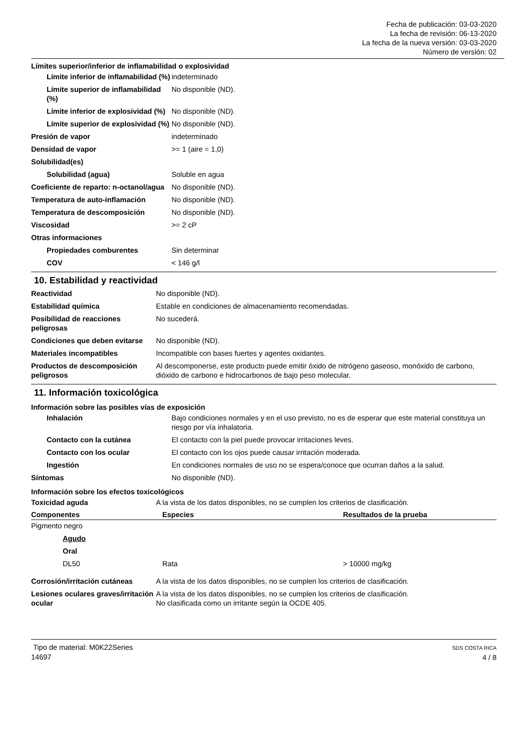Fecha de publicación: 03-03-2020
La fecha de revisión: 06-13-2020
La fecha de la nueva versión: 03-03-2020
Número de versión: 02
Límites superior/inferior de inflamabilidad o explosividad
| Límite inferior de inflamabilidad (%) | indeterminado |
| Límite superior de inflamabilidad (%) | No disponible (ND). |
| Límite inferior de explosividad (%) | No disponible (ND). |
| Límite superior de explosividad (%) | No disponible (ND). |
| Presión de vapor | indeterminado |
| Densidad de vapor | >= 1 (aire = 1,0) |
| Solubilidad(es) | |
| Solubilidad (agua) | Soluble en agua |
| Coeficiente de reparto: n-octanol/agua | No disponible (ND). |
| Temperatura de auto-inflamación | No disponible (ND). |
| Temperatura de descomposición | No disponible (ND). |
| Viscosidad | >= 2 cP |
| Otras informaciones | |
| Propiedades comburentes | Sin determinar |
| COV | < 146 g/l |
10. Estabilidad y reactividad
| Reactividad | No disponible (ND). |
| Estabilidad química | Estable en condiciones de almacenamiento recomendadas. |
| Posibilidad de reacciones peligrosas | No sucederá. |
| Condiciones que deben evitarse | No disponible (ND). |
| Materiales incompatibles | Incompatible con bases fuertes y agentes oxidantes. |
| Productos de descomposición peligrosos | Al descomponerse, este producto puede emitir óxido de nitrógeno gaseoso, monóxido de carbono, dióxido de carbono e hidrocarbonos de bajo peso molecular. |
11. Información toxicológica
Información sobre las posibles vías de exposición
| Inhalación | Bajo condiciones normales y en el uso previsto, no es de esperar que este material constituya un riesgo por vía inhalatoria. |
| Contacto con la cutánea | El contacto con la piel puede provocar irritaciones leves. |
| Contacto con los ocular | El contacto con los ojos puede causar irritación moderada. |
| Ingestión | En condiciones normales de uso no se espera/conoce que ocurran daños a la salud. |
| Síntomas | No disponible (ND). |
Información sobre los efectos toxicológicos
| Toxicidad aguda | A la vista de los datos disponibles, no se cumplen los criterios de clasificación. |
| Componentes | Especies | Resultados de la prueba |
| --- | --- | --- |
| Pigmento negro | | |
| Agudo | | |
| Oral | | |
| DL50 | Rata | > 10000 mg/kg |
| Corrosión/irritación cutáneas | A la vista de los datos disponibles, no se cumplen los criterios de clasificación. |
| Lesiones oculares graves/irritación ocular | A la vista de los datos disponibles, no se cumplen los criterios de clasificación. No clasificada como un irritante según la OCDE 405. |
Tipo de material: M0K22Series
14697
SDS COSTA RICA
4 / 8